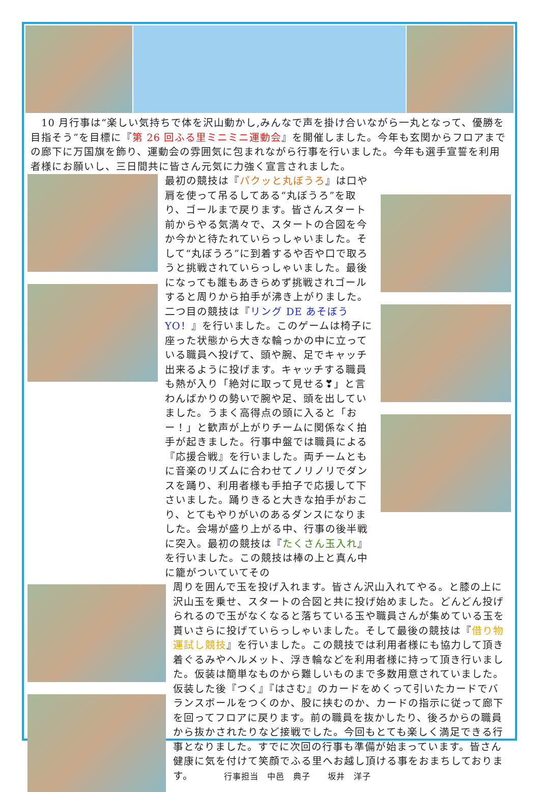10 月行事は“楽しい気持ちで体を沢山動かし,みんなで声を掛け合いながら一丸となって、優勝を目指そう”を目標に『第 26 回ふる里ミニミニ運動会』を開催しました。今年も玄関からフロアまでの廊下に万国旗を飾り、運動会の雰囲気に包まれながら行事を行いました。今年も選手宣誓を利用者様にお願いし、三日間共に皆さん元気に力強く宣言されました。
最初の競技は『パクッと丸ぼうろ』は口や肩を使って吊るしてある“丸ぼうろ”を取り、ゴールまで戻ります。皆さんスタート前からやる気満々で、スタートの合図を今か今かと待たれていらっしゃいました。そして“丸ぼうろ”に到着するや否や口で取ろうと挑戦されていらっしゃいました。最後になっても誰もあきらめず挑戦されゴールすると周りから拍手が沸き上がりました。二つ目の競技は『リング DE あそぼう YO！』を行いました。このゲームは椅子に座った状態から大きな輪っかの中に立っている職員へ投げて、頭や腕、足でキャッチ出来るように投げます。キャッチする職員も熱が入り「絶対に取って見せる❣」と言わんばかりの勢いで腕や足、頭を出していました。うまく高得点の頭に入ると「おー！」と歓声が上がりチームに関係なく拍手が起きました。行事中盤では職員による『応援合戦』を行いました。両チームともに音楽のリズムに合わせてノリノリでダンスを踊り、利用者様も手拍子で応援して下さいました。踊りきると大きな拍手がおこり、とてもやりがいのあるダンスになりました。会場が盛り上がる中、行事の後半戦に突入。最初の競技は『たくさん玉入れ』を行いました。この競技は棒の上と真ん中に籠がついていてその
周りを囲んで玉を投げ入れます。皆さん沢山入れてやる。と膝の上に沢山玉を乗せ、スタートの合図と共に投げ始めました。どんどん投げられるので玉がなくなると落ちている玉や職員さんが集めている玉を貰いさらに投げていらっしゃいました。そして最後の競技は『借り物運試し競技』を行いました。この競技では利用者様にも協力して頂き着ぐるみやヘルメット、浮き輪などを利用者様に持って頂き行いました。仮装は簡単なものから難しいものまで多数用意されていました。仮装した後『つく』『はさむ』のカードをめくって引いたカードでバランスボールをつくのか、股に挟むのか、カードの指示に従って廊下を回ってフロアに戻ります。前の職員を抜かしたり、後ろからの職員から抜かされたりなど接戦でした。今回もとても楽しく満足できる行事となりました。すでに次回の行事も準備が始まっています。皆さん健康に気を付けて笑顔でふる里へお越し頂ける事をおまちしております。 行事担当　中邑　典子　　坂井　洋子